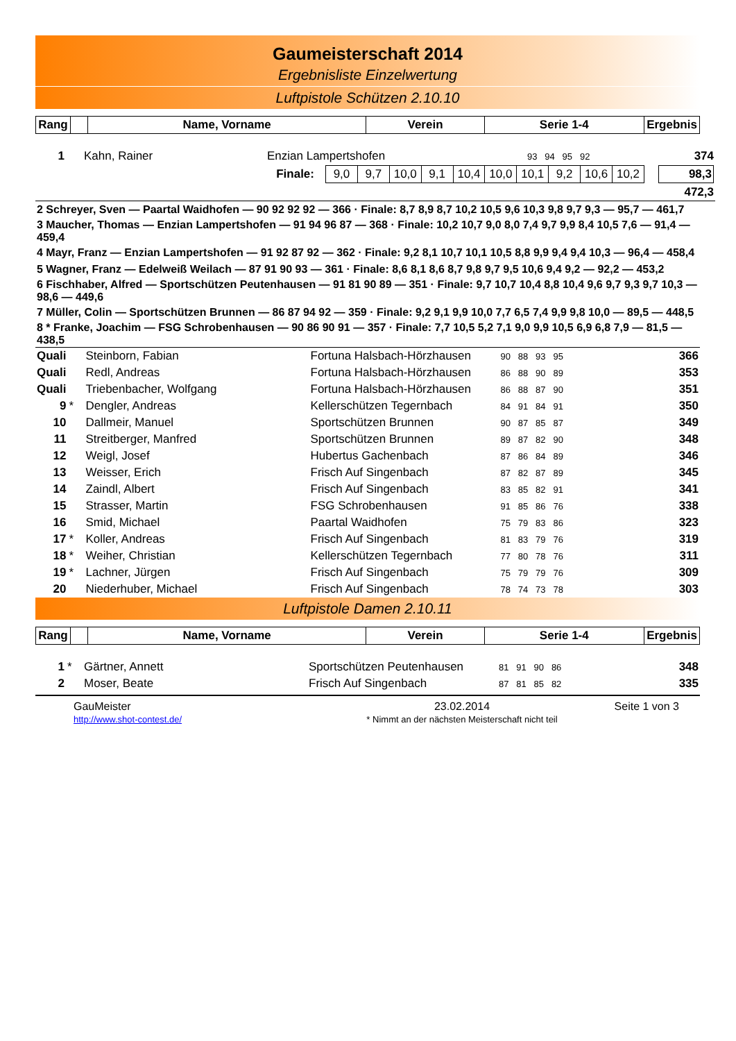Gaumeisterschaft 2014
Ergebnisliste Einzelwertung
Luftpistole Schützen 2.10.10
| Rang | | Name, Vorname | Verein | Serie 1-4 | Ergebnis |
| --- | --- | --- | --- | --- | --- |
| 1 | | Kahn, Rainer | Enzian Lampertshofen | 93 94 95 92 | 374 |
| Finale: / 9,0 / 9,7 / 10,0 / 9,1 / 10,4 / 10,0 / 10,1 / 9,2 / 10,6 / 10,2 / 98,3 | | | | | |
| 472,3 | | | | | |
| 2 Schreyer, Sven — Paartal Waidhofen — 90 92 92 92 — 366 · Finale: 8,7 8,9 8,7 10,2 10,5 9,6 10,3 9,8 9,7 9,3 — 95,7 — 461,7 |
| 3 Maucher, Thomas — Enzian Lampertshofen — 91 94 96 87 — 368 · Finale: 10,2 10,7 9,0 8,0 7,4 9,7 9,9 8,4 10,5 7,6 — 91,4 — 459,4 |
| 4 Mayr, Franz — Enzian Lampertshofen — 91 92 87 92 — 362 · Finale: 9,2 8,1 10,7 10,1 10,5 8,8 9,9 9,4 9,4 10,3 — 96,4 — 458,4 |
| 5 Wagner, Franz — Edelweiß Weilach — 87 91 90 93 — 361 · Finale: 8,6 8,1 8,6 8,7 9,8 9,7 9,5 10,6 9,4 9,2 — 92,2 — 453,2 |
| 6 Fischhaber, Alfred — Sportschützen Peutenhausen — 91 81 90 89 — 351 · Finale: 9,7 10,7 10,4 8,8 10,4 9,6 9,7 9,3 9,7 10,3 — 98,6 — 449,6 |
| 7 Müller, Colin — Sportschützen Brunnen — 86 87 94 92 — 359 · Finale: 9,2 9,1 9,9 10,0 7,7 6,5 7,4 9,9 9,8 10,0 — 89,5 — 448,5 |
| 8 * Franke, Joachim — FSG Schrobenhausen — 90 86 90 91 — 357 · Finale: 7,7 10,5 5,2 7,1 9,0 9,9 10,5 6,9 6,8 7,9 — 81,5 — 438,5 |
| Quali | | Steinborn, Fabian | Fortuna Halsbach-Hörzhausen | 90 88 93 95 | 366 |
| Quali | | Redl, Andreas | Fortuna Halsbach-Hörzhausen | 86 88 90 89 | 353 |
| Quali | | Triebenbacher, Wolfgang | Fortuna Halsbach-Hörzhausen | 86 88 87 90 | 351 |
| 9 | * | Dengler, Andreas | Kellerschützen Tegernbach | 84 91 84 91 | 350 |
| 10 | | Dallmeir, Manuel | Sportschützen Brunnen | 90 87 85 87 | 349 |
| 11 | | Streitberger, Manfred | Sportschützen Brunnen | 89 87 82 90 | 348 |
| 12 | | Weigl, Josef | Hubertus Gachenbach | 87 86 84 89 | 346 |
| 13 | | Weisser, Erich | Frisch Auf Singenbach | 87 82 87 89 | 345 |
| 14 | | Zaindl, Albert | Frisch Auf Singenbach | 83 85 82 91 | 341 |
| 15 | | Strasser, Martin | FSG Schrobenhausen | 91 85 86 76 | 338 |
| 16 | | Smid, Michael | Paartal Waidhofen | 75 79 83 86 | 323 |
| 17 | * | Koller, Andreas | Frisch Auf Singenbach | 81 83 79 76 | 319 |
| 18 | * | Weiher, Christian | Kellerschützen Tegernbach | 77 80 78 76 | 311 |
| 19 | * | Lachner, Jürgen | Frisch Auf Singenbach | 75 79 79 76 | 309 |
| 20 | | Niederhuber, Michael | Frisch Auf Singenbach | 78 74 73 78 | 303 |
Luftpistole Damen 2.10.11
| Rang | | Name, Vorname | Verein | Serie 1-4 | Ergebnis |
| --- | --- | --- | --- | --- | --- |
| 1 | * | Gärtner, Annett | Sportschützen Peutenhausen | 81 91 90 86 | 348 |
| 2 | | Moser, Beate | Frisch Auf Singenbach | 87 81 85 82 | 335 |
GauMeister
http://www.shot-contest.de/
23.02.2014
* Nimmt an der nächsten Meisterschaft nicht teil
Seite 1 von 3